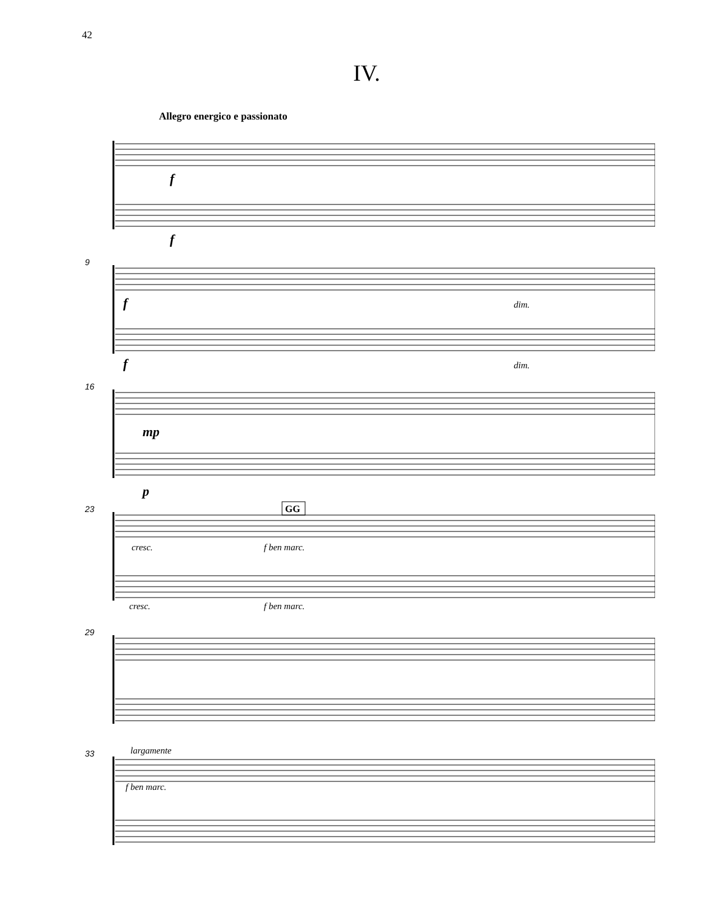42
IV.
Allegro energico e passionato
9
16
23
29
33
f
f
f
f
mp
p
dim.
dim.
cresc.
cresc.
f ben marc.
f ben marc.
largamente
f ben marc.
GG